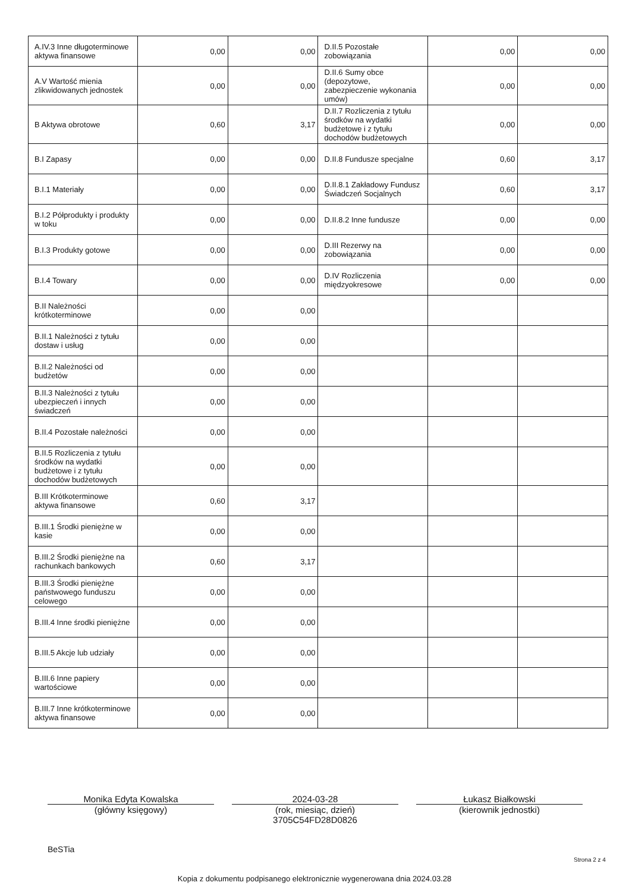| A.IV.3 Inne długoterminowe aktywa finansowe | 0,00 | 0,00 | D.II.5 Pozostałe zobowiązania | 0,00 | 0,00 |
| A.V Wartość mienia zlikwidowanych jednostek | 0,00 | 0,00 | D.II.6 Sumy obce (depozytowe, zabezpieczenie wykonania umów) | 0,00 | 0,00 |
| B Aktywa obrotowe | 0,60 | 3,17 | D.II.7 Rozliczenia z tytułu środków na wydatki budżetowe i z tytułu dochodów budżetowych | 0,00 | 0,00 |
| B.I Zapasy | 0,00 | 0,00 | D.II.8 Fundusze specjalne | 0,60 | 3,17 |
| B.I.1 Materiały | 0,00 | 0,00 | D.II.8.1 Zakładowy Fundusz Świadczeń Socjalnych | 0,60 | 3,17 |
| B.I.2 Półprodukty i produkty w toku | 0,00 | 0,00 | D.II.8.2 Inne fundusze | 0,00 | 0,00 |
| B.I.3 Produkty gotowe | 0,00 | 0,00 | D.III Rezerwy na zobowiązania | 0,00 | 0,00 |
| B.I.4 Towary | 0,00 | 0,00 | D.IV Rozliczenia międzyokresowe | 0,00 | 0,00 |
| B.II Należności krótkoterminowe | 0,00 | 0,00 | | | |
| B.II.1 Należności z tytułu dostaw i usług | 0,00 | 0,00 | | | |
| B.II.2 Należności od budżetów | 0,00 | 0,00 | | | |
| B.II.3 Należności z tytułu ubezpieczeń i innych świadczeń | 0,00 | 0,00 | | | |
| B.II.4 Pozostałe należności | 0,00 | 0,00 | | | |
| B.II.5 Rozliczenia z tytułu środków na wydatki budżetowe i z tytułu dochodów budżetowych | 0,00 | 0,00 | | | |
| B.III Krótkoterminowe aktywa finansowe | 0,60 | 3,17 | | | |
| B.III.1 Środki pieniężne w kasie | 0,00 | 0,00 | | | |
| B.III.2 Środki pieniężne na rachunkach bankowych | 0,60 | 3,17 | | | |
| B.III.3 Środki pieniężne państwowego funduszu celowego | 0,00 | 0,00 | | | |
| B.III.4 Inne środki pieniężne | 0,00 | 0,00 | | | |
| B.III.5 Akcje lub udziały | 0,00 | 0,00 | | | |
| B.III.6 Inne papiery wartościowe | 0,00 | 0,00 | | | |
| B.III.7 Inne krótkoterminowe aktywa finansowe | 0,00 | 0,00 | | | |
Monika Edyta Kowalska
(główny księgowy)
2024-03-28
(rok, miesiąc, dzień)
3705C54FD28D0826
Łukasz Białkowski
(kierownik jednostki)
BeSTia
Strona 2 z 4
Kopia z dokumentu podpisanego elektronicznie wygenerowana dnia 2024.03.28